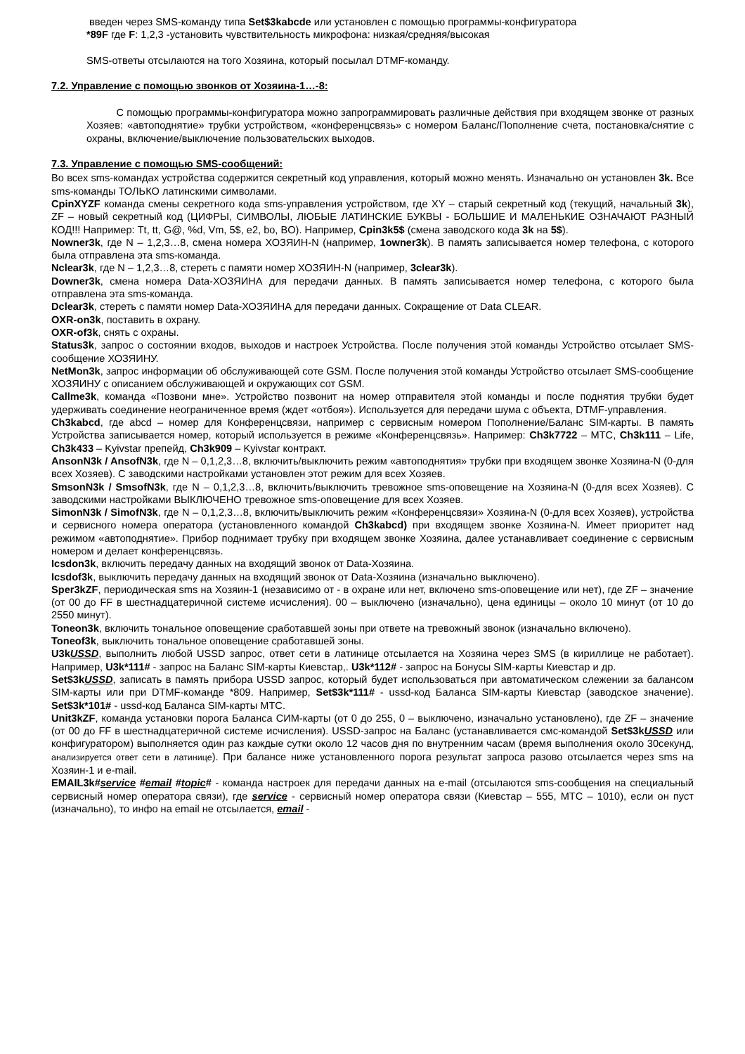введен через SMS-команду типа Set$3kabcde или установлен с помощью программы-конфигуратора
*89F где F: 1,2,3 -установить чувствительность микрофона: низкая/средняя/высокая
SMS-ответы отсылаются на того Хозяина, который посылал DTMF-команду.
7.2. Управление с помощью звонков от Хозяина-1…-8:
С помощью программы-конфигуратора можно запрограммировать различные действия при входящем звонке от разных Хозяев: «автоподнятие» трубки устройством, «конференцсвязь» с номером Баланс/Пополнение счета, постановка/снятие с охраны, включение/выключение пользовательских выходов.
7.3. Управление с помощью SMS-сообщений:
Во всех sms-командах устройства содержится секретный код управления, который можно менять. Изначально он установлен 3k. Все sms-команды ТОЛЬКО латинскими символами.
CpinXYZF команда смены секретного кода sms-управления устройством, где XY – старый секретный код (текущий, начальный 3k), ZF – новый секретный код (ЦИФРЫ, СИМВОЛЫ, ЛЮБЫЕ ЛАТИНСКИЕ БУКВЫ - БОЛЬШИЕ И МАЛЕНЬКИЕ ОЗНАЧАЮТ РАЗНЫЙ КОД!!! Например: Tt, tt, G@, %d, Vm, 5$, e2, bo, BO). Например, Cpin3k5$ (смена заводского кода 3k на 5$).
Nowner3k, где N – 1,2,3…8, смена номера ХОЗЯИН-N (например, 1owner3k). В память записывается номер телефона, с которого была отправлена эта sms-команда.
Nclear3k, где N – 1,2,3…8, стереть с памяти номер ХОЗЯИН-N (например, 3clear3k).
Downer3k, смена номера Data-ХОЗЯИНА для передачи данных. В память записывается номер телефона, с которого была отправлена эта sms-команда.
Dclear3k, стереть с памяти номер Data-ХОЗЯИНА для передачи данных. Сокращение от Data CLEAR.
OXR-on3k, поставить в охрану.
OXR-of3k, снять с охраны.
Status3k, запрос о состоянии входов, выходов и настроек Устройства. После получения этой команды Устройство отсылает SMS-сообщение ХОЗЯИНУ.
NetMon3k, запрос информации об обслуживающей соте GSM. После получения этой команды Устройство отсылает SMS-сообщение ХОЗЯИНУ с описанием обслуживающей и окружающих сот GSM.
Callme3k, команда «Позвони мне». Устройство позвонит на номер отправителя этой команды и после поднятия трубки будет удерживать соединение неограниченное время (ждет «отбоя»). Используется для передачи шума с объекта, DTMF-управления.
Ch3kabcd, где abcd – номер для Конференцсвязи, например с сервисным номером Пополнение/Баланс SIM-карты. В память Устройства записывается номер, который используется в режиме «Конференцсвязь». Например: Ch3k7722 – МТС, Ch3k111 – Life, Ch3k433 – Kyivstar препейд, Ch3k909 – Kyivstar контракт.
AnsonN3k / AnsofN3k, где N – 0,1,2,3…8, включить/выключить режим «автоподнятия» трубки при входящем звонке Хозяина-N (0-для всех Хозяев). С заводскими настройками установлен этот режим для всех Хозяев.
SmsonN3k / SmsofN3k, где N – 0,1,2,3…8, включить/выключить тревожное sms-оповещение на Хозяина-N (0-для всех Хозяев). С заводскими настройками ВЫКЛЮЧЕНО тревожное sms-оповещение для всех Хозяев.
SimonN3k / SimofN3k, где N – 0,1,2,3…8, включить/выключить режим «Конференцсвязи» Хозяина-N (0-для всех Хозяев), устройства и сервисного номера оператора (установленного командой Ch3kabcd) при входящем звонке Хозяина-N. Имеет приоритет над режимом «автоподнятие». Прибор поднимает трубку при входящем звонке Хозяина, далее устанавливает соединение с сервисным номером и делает конференцсвязь.
Icsdon3k, включить передачу данных на входящий звонок от Data-Хозяина.
Icsdof3k, выключить передачу данных на входящий звонок от Data-Хозяина (изначально выключено).
Sper3kZF, периодическая sms на Хозяин-1 (независимо от - в охране или нет, включено sms-оповещение или нет), где ZF – значение (от 00 до FF в шестнадцатеричной системе исчисления). 00 – выключено (изначально), цена единицы – около 10 минут (от 10 до 2550 минут).
Toneon3k, включить тональное оповещение сработавшей зоны при ответе на тревожный звонок (изначально включено).
Toneof3k, выключить тональное оповещение сработавшей зоны.
U3kUSSD, выполнить любой USSD запрос, ответ сети в латинице отсылается на Хозяина через SMS (в кириллице не работает). Например, U3k*111# - запрос на Баланс SIM-карты Киевстар,. U3k*112# - запрос на Бонусы SIM-карты Киевстар и др.
Set$3kUSSD, записать в память прибора USSD запрос, который будет использоваться при автоматическом слежении за балансом SIM-карты или при DTMF-команде *809. Например, Set$3k*111# - ussd-код Баланса SIM-карты Киевстар (заводское значение). Set$3k*101# - ussd-код Баланса SIM-карты МТС.
Unit3kZF, команда установки порога Баланса СИМ-карты (от 0 до 255, 0 – выключено, изначально установлено), где ZF – значение (от 00 до FF в шестнадцатеричной системе исчисления). USSD-запрос на Баланс (устанавливается смс-командой Set$3kUSSD или конфигуратором) выполняется один раз каждые сутки около 12 часов дня по внутренним часам (время выполнения около 30секунд, анализируется ответ сети в латинице). При балансе ниже установленного порога результат запроса разово отсылается через sms на Хозяин-1 и e-mail.
EMAIL3k#service #email #topic# - команда настроек для передачи данных на e-mail (отсылаются sms-сообщения на специальный сервисный номер оператора связи), где service - сервисный номер оператора связи (Киевстар – 555, МТС – 1010), если он пуст (изначально), то инфо на email не отсылается, email -